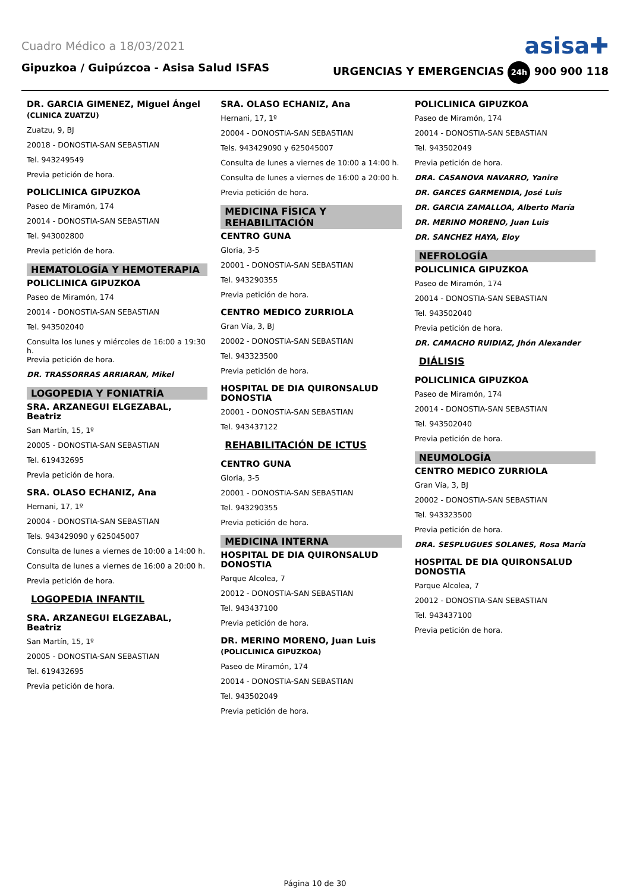Cuadro Médico a 18/03/2021 asisa✚
Gipuzkoa / Guipúzcoa - Asisa Salud ISFAS URGENCIAS Y EMERGENCIAS 24h 900 900 118
DR. GARCIA GIMENEZ, Miguel Ángel
(CLINICA ZUATZU)
Zuatzu, 9, BJ
20018 - DONOSTIA-SAN SEBASTIAN
Tel. 943249549
Previa petición de hora.
POLICLINICA GIPUZKOA
Paseo de Miramón, 174
20014 - DONOSTIA-SAN SEBASTIAN
Tel. 943002800
Previa petición de hora.
HEMATOLOGÍA Y HEMOTERAPIA
POLICLINICA GIPUZKOA
Paseo de Miramón, 174
20014 - DONOSTIA-SAN SEBASTIAN
Tel. 943502040
Consulta los lunes y miércoles de 16:00 a 19:30 h.
Previa petición de hora.
DR. TRASSORRAS ARRIARAN, Mikel
LOGOPEDIA Y FONIATRÍA
SRA. ARZANEGUI ELGEZABAL, Beatriz
San Martín, 15, 1º
20005 - DONOSTIA-SAN SEBASTIAN
Tel. 619432695
Previa petición de hora.
SRA. OLASO ECHANIZ, Ana
Hernani, 17, 1º
20004 - DONOSTIA-SAN SEBASTIAN
Tels. 943429090 y 625045007
Consulta de lunes a viernes de 10:00 a 14:00 h.
Consulta de lunes a viernes de 16:00 a 20:00 h.
Previa petición de hora.
LOGOPEDIA INFANTIL
SRA. ARZANEGUI ELGEZABAL, Beatriz
San Martín, 15, 1º
20005 - DONOSTIA-SAN SEBASTIAN
Tel. 619432695
Previa petición de hora.
SRA. OLASO ECHANIZ, Ana
Hernani, 17, 1º
20004 - DONOSTIA-SAN SEBASTIAN
Tels. 943429090 y 625045007
Consulta de lunes a viernes de 10:00 a 14:00 h.
Consulta de lunes a viernes de 16:00 a 20:00 h.
Previa petición de hora.
MEDICINA FÍSICA Y REHABILITACIÓN
CENTRO GUNA
Gloria, 3-5
20001 - DONOSTIA-SAN SEBASTIAN
Tel. 943290355
Previa petición de hora.
CENTRO MEDICO ZURRIOLA
Gran Vía, 3, BJ
20002 - DONOSTIA-SAN SEBASTIAN
Tel. 943323500
Previa petición de hora.
HOSPITAL DE DIA QUIRONSALUD DONOSTIA
20001 - DONOSTIA-SAN SEBASTIAN
Tel. 943437122
REHABILITACIÓN DE ICTUS
CENTRO GUNA
Gloria, 3-5
20001 - DONOSTIA-SAN SEBASTIAN
Tel. 943290355
Previa petición de hora.
MEDICINA INTERNA
HOSPITAL DE DIA QUIRONSALUD DONOSTIA
Parque Alcolea, 7
20012 - DONOSTIA-SAN SEBASTIAN
Tel. 943437100
Previa petición de hora.
DR. MERINO MORENO, Juan Luis
(POLICLINICA GIPUZKOA)
Paseo de Miramón, 174
20014 - DONOSTIA-SAN SEBASTIAN
Tel. 943502049
Previa petición de hora.
POLICLINICA GIPUZKOA
Paseo de Miramón, 174
20014 - DONOSTIA-SAN SEBASTIAN
Tel. 943502049
Previa petición de hora.
DRA. CASANOVA NAVARRO, Yanire
DR. GARCES GARMENDIA, José Luis
DR. GARCIA ZAMALLOA, Alberto María
DR. MERINO MORENO, Juan Luis
DR. SANCHEZ HAYA, Eloy
NEFROLOGÍA
POLICLINICA GIPUZKOA
Paseo de Miramón, 174
20014 - DONOSTIA-SAN SEBASTIAN
Tel. 943502040
Previa petición de hora.
DR. CAMACHO RUIDIAZ, Jhón Alexander
DIÁLISIS
POLICLINICA GIPUZKOA
Paseo de Miramón, 174
20014 - DONOSTIA-SAN SEBASTIAN
Tel. 943502040
Previa petición de hora.
NEUMOLOGÍA
CENTRO MEDICO ZURRIOLA
Gran Vía, 3, BJ
20002 - DONOSTIA-SAN SEBASTIAN
Tel. 943323500
Previa petición de hora.
DRA. SESPLUGUES SOLANES, Rosa María
HOSPITAL DE DIA QUIRONSALUD DONOSTIA
Parque Alcolea, 7
20012 - DONOSTIA-SAN SEBASTIAN
Tel. 943437100
Previa petición de hora.
Página 10 de 30